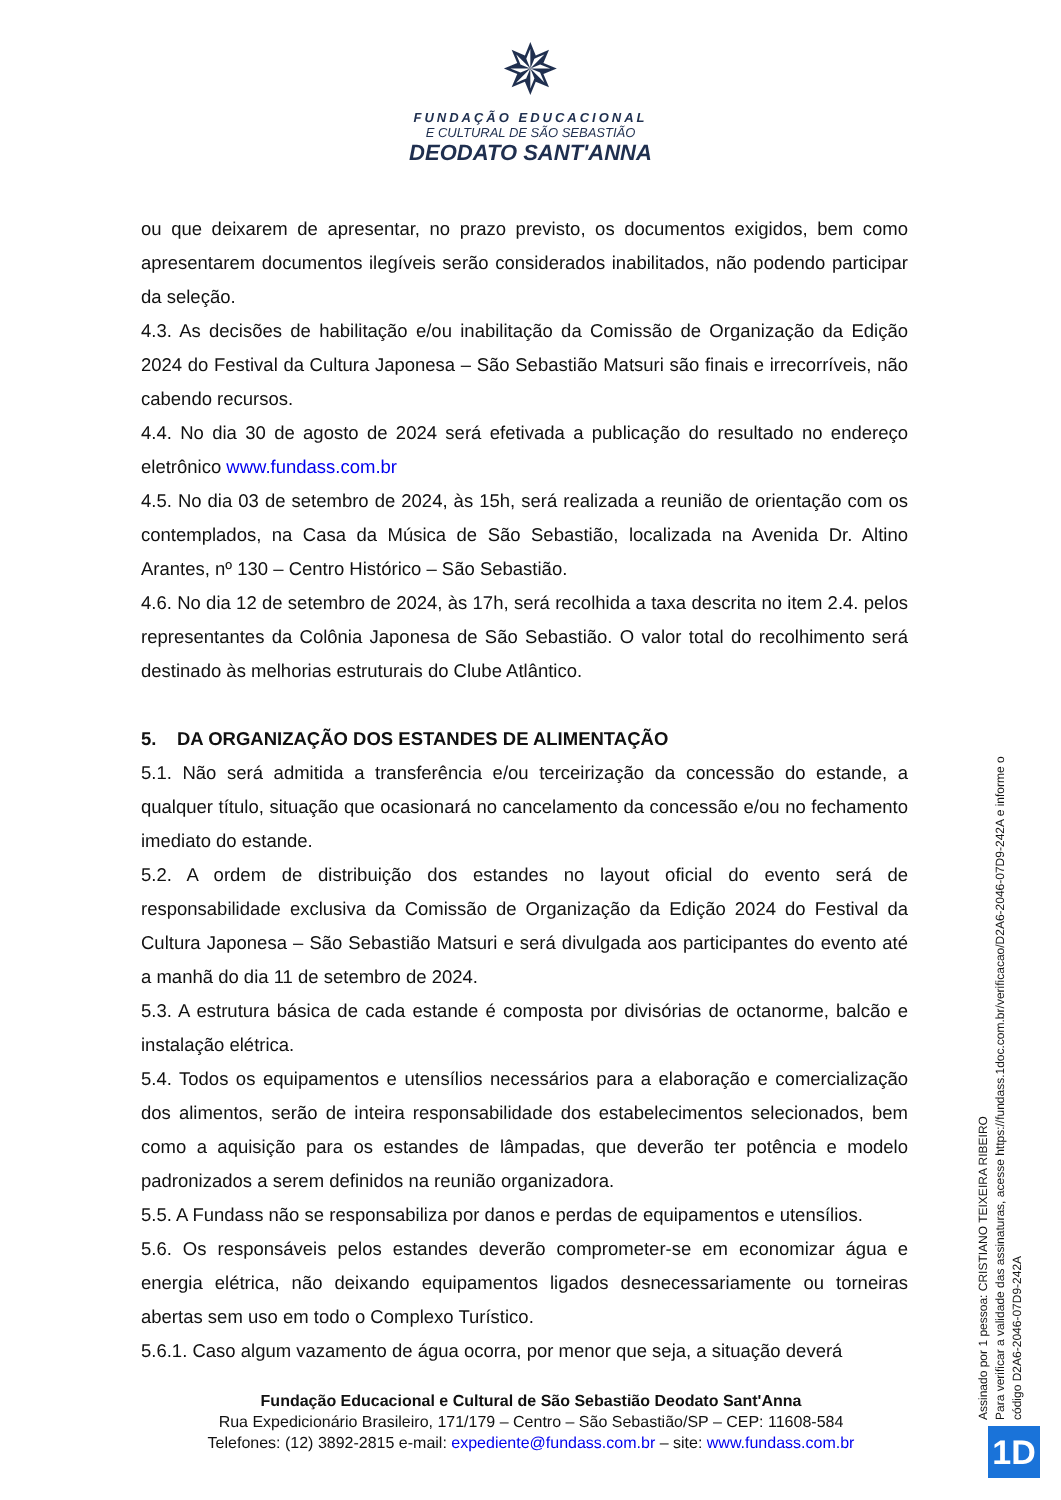✵
FUNDAÇÃO EDUCACIONAL
E CULTURAL DE SÃO SEBASTIÃO
DEODATO SANT'ANNA
ou que deixarem de apresentar, no prazo previsto, os documentos exigidos, bem como apresentarem documentos ilegíveis serão considerados inabilitados, não podendo participar da seleção.
4.3. As decisões de habilitação e/ou inabilitação da Comissão de Organização da Edição 2024 do Festival da Cultura Japonesa – São Sebastião Matsuri são finais e irrecorríveis, não cabendo recursos.
4.4. No dia 30 de agosto de 2024 será efetivada a publicação do resultado no endereço eletrônico www.fundass.com.br
4.5. No dia 03 de setembro de 2024, às 15h, será realizada a reunião de orientação com os contemplados, na Casa da Música de São Sebastião, localizada na Avenida Dr. Altino Arantes, nº 130 – Centro Histórico – São Sebastião.
4.6. No dia 12 de setembro de 2024, às 17h, será recolhida a taxa descrita no item 2.4. pelos representantes da Colônia Japonesa de São Sebastião. O valor total do recolhimento será destinado às melhorias estruturais do Clube Atlântico.
5. DA ORGANIZAÇÃO DOS ESTANDES DE ALIMENTAÇÃO
5.1. Não será admitida a transferência e/ou terceirização da concessão do estande, a qualquer título, situação que ocasionará no cancelamento da concessão e/ou no fechamento imediato do estande.
5.2. A ordem de distribuição dos estandes no layout oficial do evento será de responsabilidade exclusiva da Comissão de Organização da Edição 2024 do Festival da Cultura Japonesa – São Sebastião Matsuri e será divulgada aos participantes do evento até a manhã do dia 11 de setembro de 2024.
5.3. A estrutura básica de cada estande é composta por divisórias de octanorme, balcão e instalação elétrica.
5.4. Todos os equipamentos e utensílios necessários para a elaboração e comercialização dos alimentos, serão de inteira responsabilidade dos estabelecimentos selecionados, bem como a aquisição para os estandes de lâmpadas, que deverão ter potência e modelo padronizados a serem definidos na reunião organizadora.
5.5. A Fundass não se responsabiliza por danos e perdas de equipamentos e utensílios.
5.6. Os responsáveis pelos estandes deverão comprometer-se em economizar água e energia elétrica, não deixando equipamentos ligados desnecessariamente ou torneiras abertas sem uso em todo o Complexo Turístico.
5.6.1. Caso algum vazamento de água ocorra, por menor que seja, a situação deverá
Fundação Educacional e Cultural de São Sebastião Deodato Sant'Anna
Rua Expedicionário Brasileiro, 171/179 – Centro – São Sebastião/SP – CEP: 11608-584
Telefones: (12) 3892-2815 e-mail: expediente@fundass.com.br – site: www.fundass.com.br
Assinado por 1 pessoa: CRISTIANO TEIXEIRA RIBEIRO
Para verificar a validade das assinaturas, acesse https://fundass.1doc.com.br/verificacao/D2A6-2046-07D9-242A e informe o código D2A6-2046-07D9-242A
1D